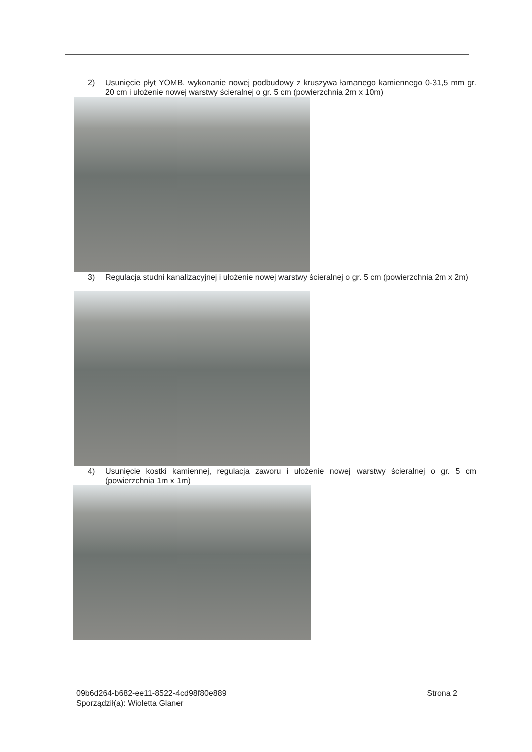2) Usunięcie płyt YOMB, wykonanie nowej podbudowy z kruszywa łamanego kamiennego 0-31,5 mm gr. 20 cm i ułożenie nowej warstwy ścieralnej o gr. 5 cm (powierzchnia 2m x 10m)
3) Regulacja studni kanalizacyjnej i ułożenie nowej warstwy ścieralnej o gr. 5 cm (powierzchnia 2m x 2m)
4) Usunięcie kostki kamiennej, regulacja zaworu i ułożenie nowej warstwy ścieralnej o gr. 5 cm (powierzchnia 1m x 1m)
09b6d264-b682-ee11-8522-4cd98f80e889
Sporządził(a): Wioletta Glaner
Strona 2